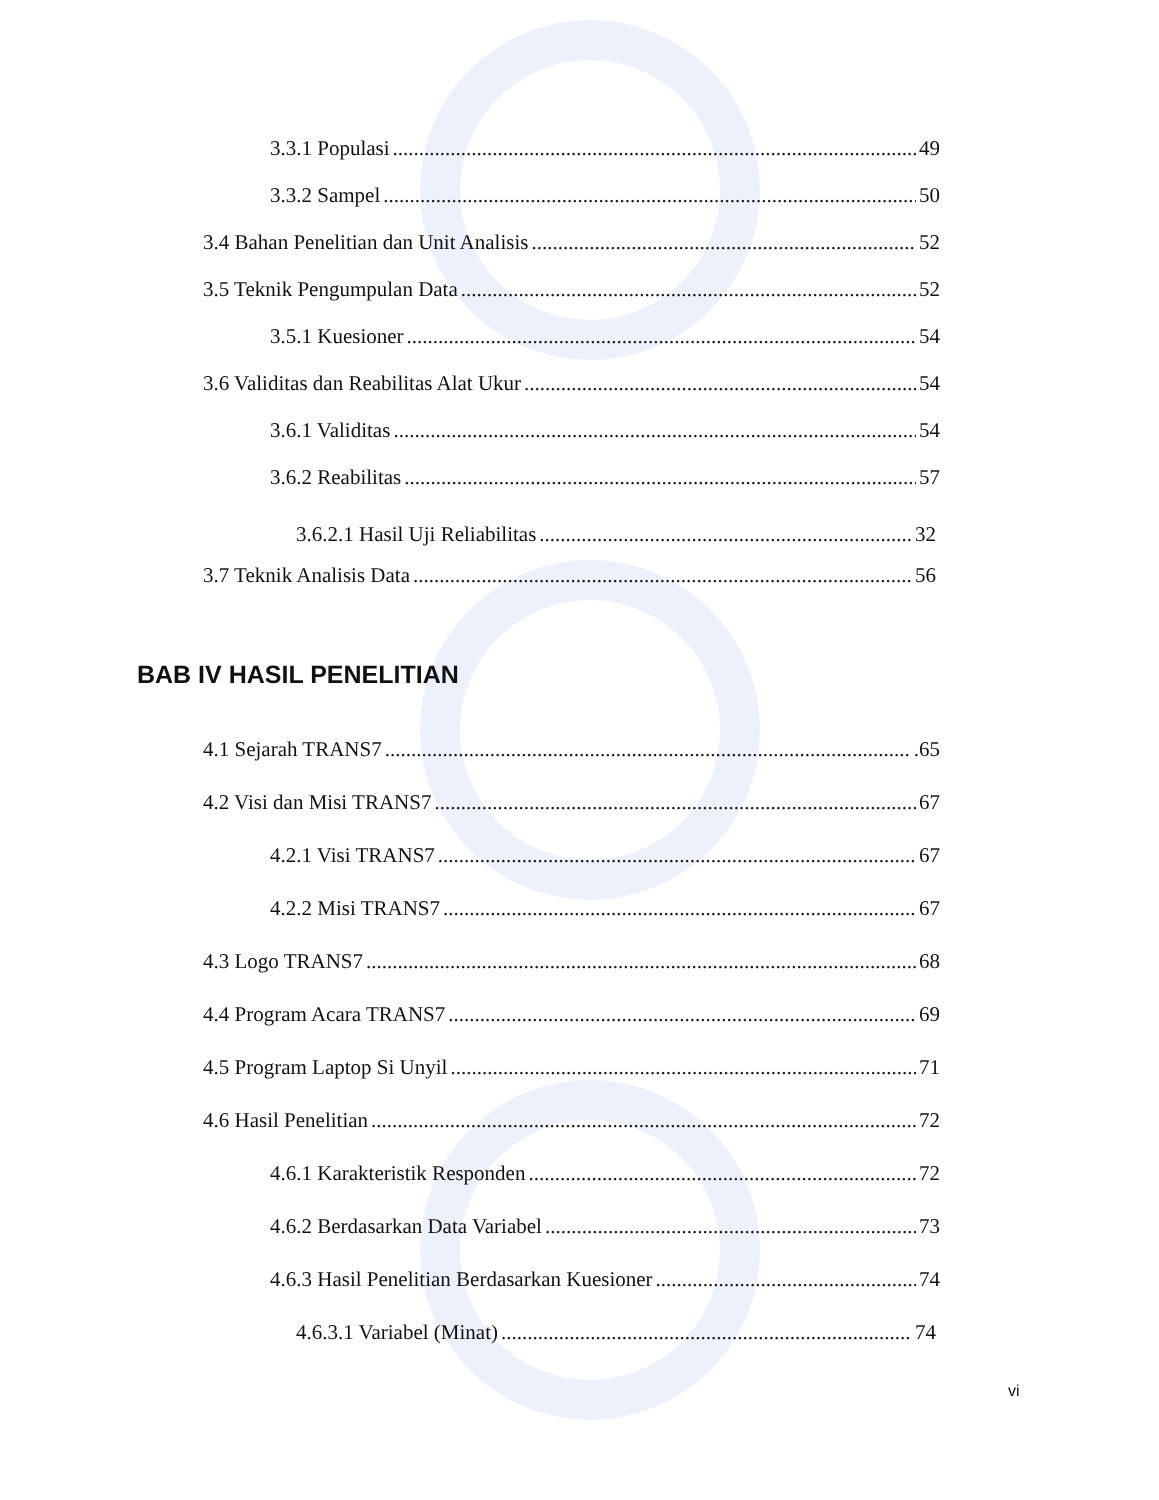3.3.1 Populasi 49
3.3.2 Sampel 50
3.4 Bahan Penelitian dan Unit Analisis 52
3.5 Teknik Pengumpulan Data 52
3.5.1 Kuesioner 54
3.6 Validitas dan Reabilitas Alat Ukur 54
3.6.1 Validitas 54
3.6.2 Reabilitas 57
3.6.2.1 Hasil Uji Reliabilitas 32
3.7 Teknik Analisis Data 56
BAB IV HASIL PENELITIAN
4.1 Sejarah TRANS7 .65
4.2 Visi dan Misi TRANS7 67
4.2.1 Visi TRANS7 67
4.2.2 Misi TRANS7 67
4.3 Logo TRANS7 68
4.4 Program Acara TRANS7 69
4.5 Program Laptop Si Unyil 71
4.6 Hasil Penelitian 72
4.6.1 Karakteristik Responden 72
4.6.2 Berdasarkan Data Variabel 73
4.6.3 Hasil Penelitian Berdasarkan Kuesioner 74
4.6.3.1 Variabel (Minat) 74
vi